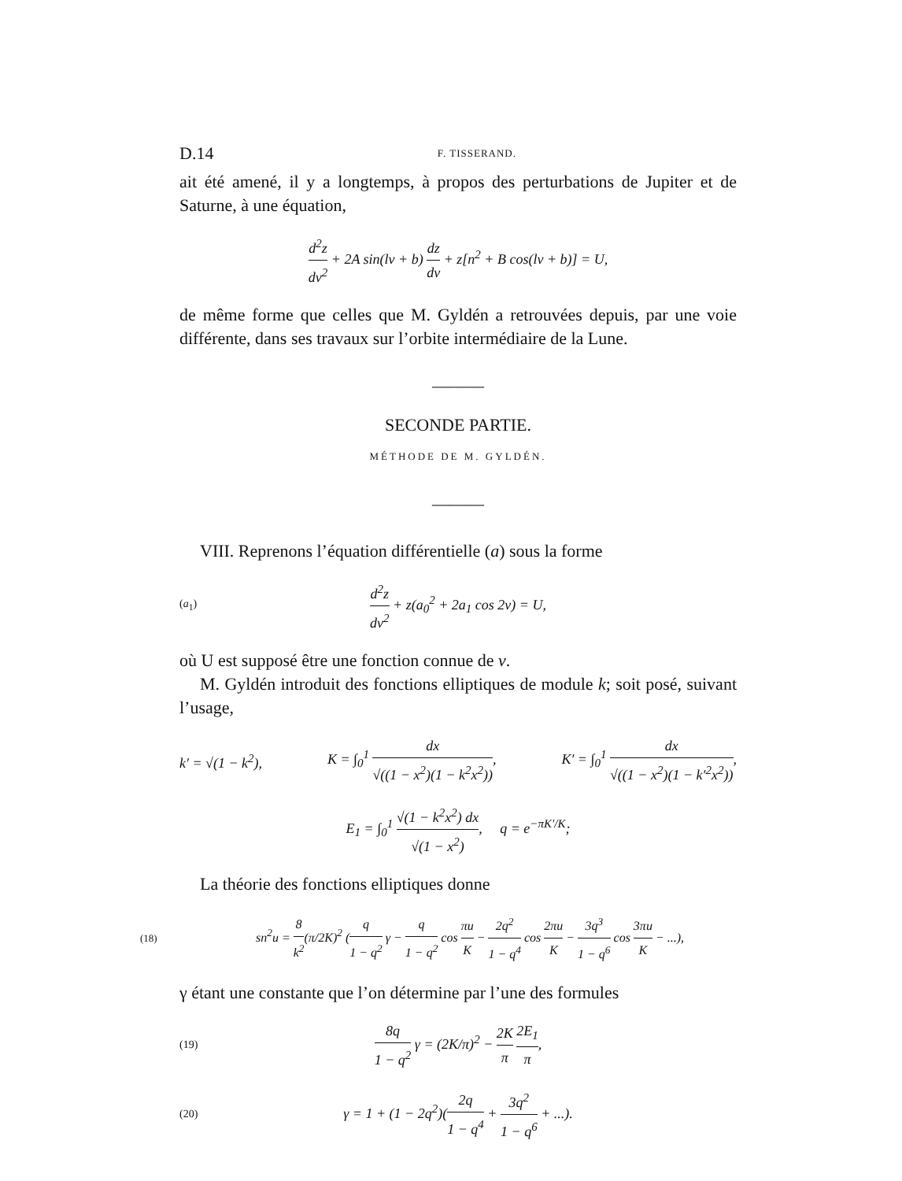D.14 F. TISSERAND.
ait été amené, il y a longtemps, à propos des perturbations de Jupiter et de Saturne, à une équation,
d<sup>2</sup>z dv<sup>2</sup> + 2A sin(lv + b) dz dv + z[n<sup>2</sup> + B cos(lv + b)] = U,
de même forme que celles que M. Gyldén a retrouvées depuis, par une voie différente, dans ses travaux sur l’orbite intermédiaire de la Lune.
———
SECONDE PARTIE.
MÉTHODE DE M. GYLDÉN.
———
VIII. Reprenons l’équation différentielle (a) sous la forme
(a<sub>1</sub>) d<sup>2</sup>z dv<sup>2</sup> + z(a<sub>0</sub><sup>2</sup> + 2a<sub>1</sub> cos 2v) = U,
où U est supposé être une fonction connue de v.
M. Gyldén introduit des fonctions elliptiques de module k; soit posé, suivant l’usage,
k′ = √(1 − k<sup>2</sup>), K = ∫<sub>0</sub><sup>1</sup> dx √((1 − x<sup>2</sup>)(1 − k<sup>2</sup>x<sup>2</sup>)), K′ = ∫<sub>0</sub><sup>1</sup> dx √((1 − x<sup>2</sup>)(1 − k′<sup>2</sup>x<sup>2</sup>)),
E<sub>1</sub> = ∫<sub>0</sub><sup>1</sup> √(1 − k<sup>2</sup>x<sup>2</sup>) dx √(1 − x<sup>2</sup>), q = e<sup>−πK′/K</sup>;
La théorie des fonctions elliptiques donne
(18) sn<sup>2</sup>u = 8 k<sup>2</sup>(π/2K)<sup>2</sup> (q 1 − q<sup>2</sup> γ − q 1 − q<sup>2</sup> cos πu K − 2q<sup>2</sup> 1 − q<sup>4</sup> cos 2πu K − 3q<sup>3</sup> 1 − q<sup>6</sup> cos 3πu K − ...),
γ étant une constante que l’on détermine par l’une des formules
(19) 8q 1 − q<sup>2</sup> γ = (2K/π)<sup>2</sup> − 2K π 2E<sub>1</sub> π,
(20) γ = 1 + (1 − 2q<sup>2</sup>)(2q 1 − q<sup>4</sup> + 3q<sup>2</sup> 1 − q<sup>6</sup> + ...).